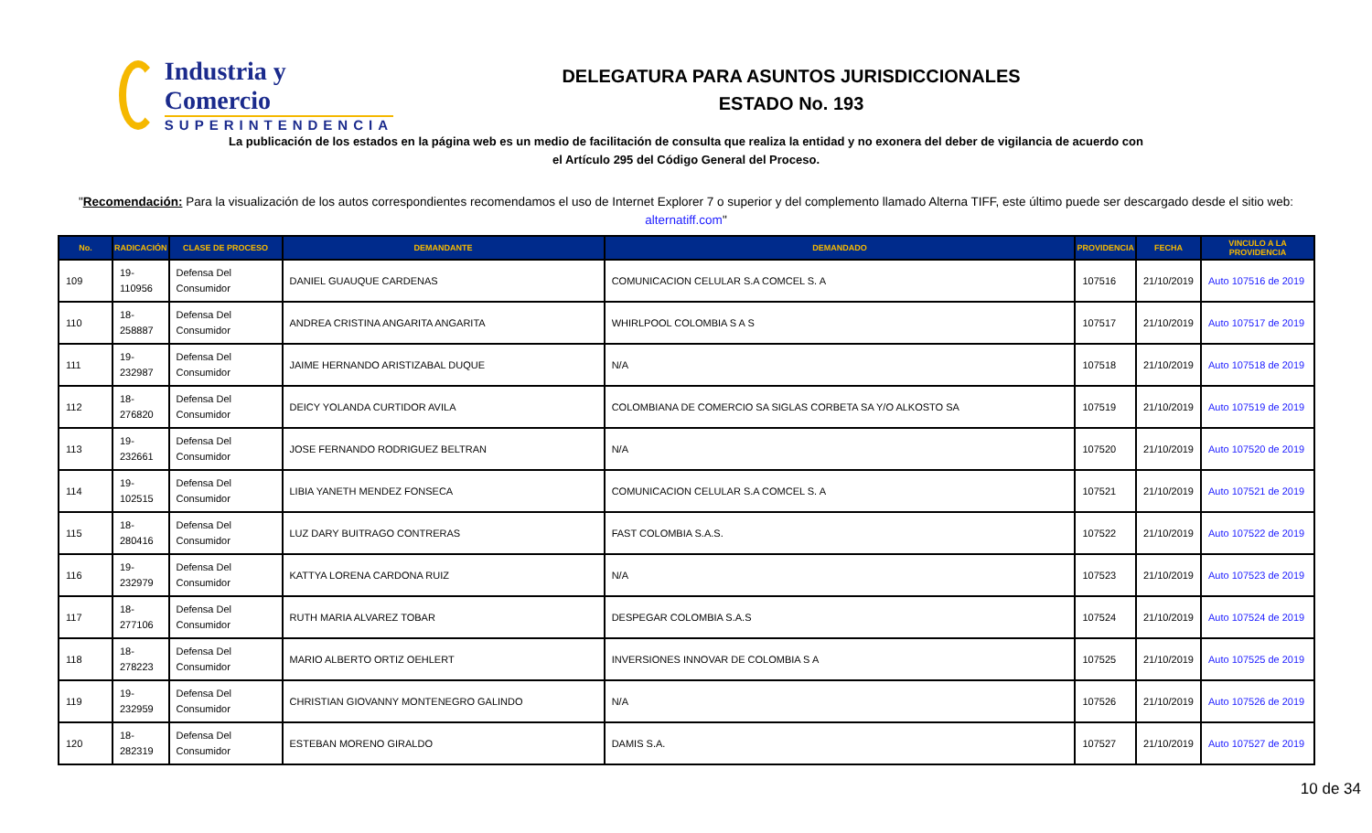Industria y Comercio
SUPERINTENDENCIA
DELEGATURA PARA ASUNTOS JURISDICCIONALES
ESTADO No. 193
La publicación de los estados en la página web es un medio de facilitación de consulta que realiza la entidad y no exonera del deber de vigilancia de acuerdo con el Artículo 295 del Código General del Proceso.
"Recomendación: Para la visualización de los autos correspondientes recomendamos el uso de Internet Explorer 7 o superior y del complemento llamado Alterna TIFF, este último puede ser descargado desde el sitio web: alternatiff.com"
| No. | RADICACIÓN | CLASE DE PROCESO | DEMANDANTE | DEMANDADO | PROVIDENCIA | FECHA | VINCULO A LA PROVIDENCIA |
| --- | --- | --- | --- | --- | --- | --- | --- |
| 109 | 19-110956 | Defensa Del Consumidor | DANIEL GUAUQUE CARDENAS | COMUNICACION CELULAR S.A COMCEL S. A | 107516 | 21/10/2019 | Auto 107516 de 2019 |
| 110 | 18-258887 | Defensa Del Consumidor | ANDREA CRISTINA ANGARITA ANGARITA | WHIRLPOOL COLOMBIA S A S | 107517 | 21/10/2019 | Auto 107517 de 2019 |
| 111 | 19-232987 | Defensa Del Consumidor | JAIME HERNANDO ARISTIZABAL DUQUE | N/A | 107518 | 21/10/2019 | Auto 107518 de 2019 |
| 112 | 18-276820 | Defensa Del Consumidor | DEICY YOLANDA CURTIDOR AVILA | COLOMBIANA DE COMERCIO SA SIGLAS CORBETA SA Y/O ALKOSTO SA | 107519 | 21/10/2019 | Auto 107519 de 2019 |
| 113 | 19-232661 | Defensa Del Consumidor | JOSE FERNANDO RODRIGUEZ BELTRAN | N/A | 107520 | 21/10/2019 | Auto 107520 de 2019 |
| 114 | 19-102515 | Defensa Del Consumidor | LIBIA YANETH MENDEZ FONSECA | COMUNICACION CELULAR S.A COMCEL S. A | 107521 | 21/10/2019 | Auto 107521 de 2019 |
| 115 | 18-280416 | Defensa Del Consumidor | LUZ DARY BUITRAGO CONTRERAS | FAST COLOMBIA S.A.S. | 107522 | 21/10/2019 | Auto 107522 de 2019 |
| 116 | 19-232979 | Defensa Del Consumidor | KATTYA LORENA CARDONA RUIZ | N/A | 107523 | 21/10/2019 | Auto 107523 de 2019 |
| 117 | 18-277106 | Defensa Del Consumidor | RUTH MARIA ALVAREZ TOBAR | DESPEGAR COLOMBIA S.A.S | 107524 | 21/10/2019 | Auto 107524 de 2019 |
| 118 | 18-278223 | Defensa Del Consumidor | MARIO ALBERTO ORTIZ OEHLERT | INVERSIONES INNOVAR DE COLOMBIA S A | 107525 | 21/10/2019 | Auto 107525 de 2019 |
| 119 | 19-232959 | Defensa Del Consumidor | CHRISTIAN GIOVANNY MONTENEGRO GALINDO | N/A | 107526 | 21/10/2019 | Auto 107526 de 2019 |
| 120 | 18-282319 | Defensa Del Consumidor | ESTEBAN MORENO GIRALDO | DAMIS S.A. | 107527 | 21/10/2019 | Auto 107527 de 2019 |
10 de 34